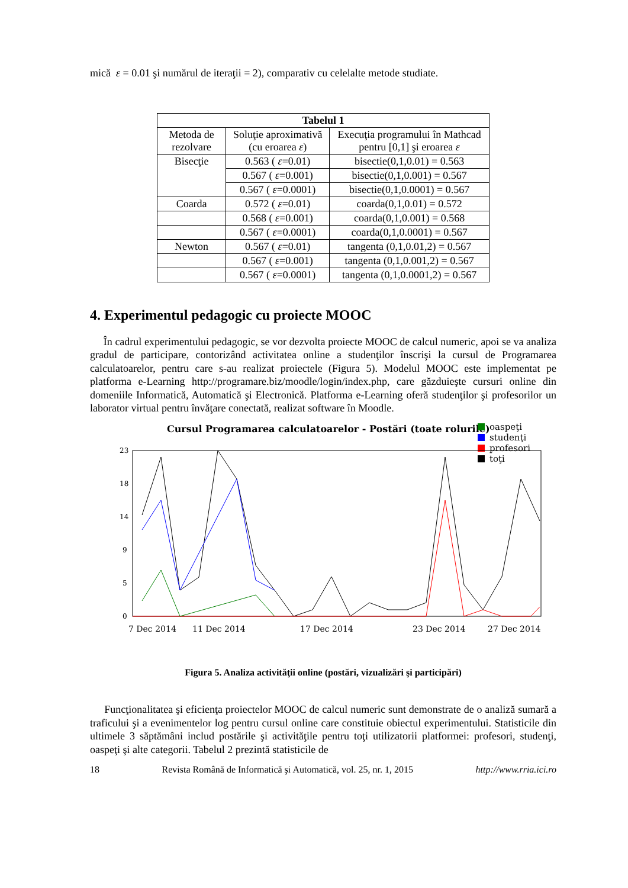mică ε = 0.01 şi numărul de iteraţii = 2), comparativ cu celelalte metode studiate.
| Tabelul 1 | | |
| --- | --- | --- |
| Metoda de rezolvare | Soluţie aproximativă (cu eroarea ε ) | Execuţia programului în Mathcad pentru [0,1] şi eroarea ε |
| Bisecţie | 0.563 ( ε =0.01) | bisectie(0,1,0.01) = 0.563 |
| | 0.567 ( ε =0.001) | bisectie(0,1,0.001) = 0.567 |
| | 0.567 ( ε =0.0001) | bisectie(0,1,0.0001) = 0.567 |
| Coarda | 0.572 ( ε =0.01) | coarda(0,1,0.01) = 0.572 |
| | 0.568 ( ε =0.001) | coarda(0,1,0.001) = 0.568 |
| | 0.567 ( ε =0.0001) | coarda(0,1,0.0001) = 0.567 |
| Newton | 0.567 ( ε =0.01) | tangenta (0,1,0.01,2) = 0.567 |
| | 0.567 ( ε =0.001) | tangenta (0,1,0.001,2) = 0.567 |
| | 0.567 ( ε =0.0001) | tangenta (0,1,0.0001,2) = 0.567 |
4. Experimentul pedagogic cu proiecte MOOC
În cadrul experimentului pedagogic, se vor dezvolta proiecte MOOC de calcul numeric, apoi se va analiza gradul de participare, contorizând activitatea online a studenţilor înscrişi la cursul de Programarea calculatoarelor, pentru care s-au realizat proiectele (Figura 5). Modelul MOOC este implementat pe platforma e-Learning http://programare.biz/moodle/login/index.php, care găzduieşte cursuri online din domeniile Informatică, Automatică şi Electronică. Platforma e-Learning oferă studenţilor şi profesorilor un laborator virtual pentru învăţare conectată, realizat software în Moodle.
Cursul Programarea calculatoarelor - Postări (toate rolurile)
oaspeţi
studenţi
profesori
toţi
23
18
14
9
5
0
7 Dec 2014
11 Dec 2014
17 Dec 2014
23 Dec 2014
27 Dec 2014
Figura 5. Analiza activităţii online (postări, vizualizări şi participări)
Funcţionalitatea şi eficienţa proiectelor MOOC de calcul numeric sunt demonstrate de o analiză sumară a traficului şi a evenimentelor log pentru cursul online care constituie obiectul experimentului. Statisticile din ultimele 3 săptămâni includ postările şi activităţile pentru toţi utilizatorii platformei: profesori, studenţi, oaspeţi şi alte categorii. Tabelul 2 prezintă statisticile de
18 Revista Română de Informatică şi Automatică, vol. 25, nr. 1, 2015 http://www.rria.ici.ro